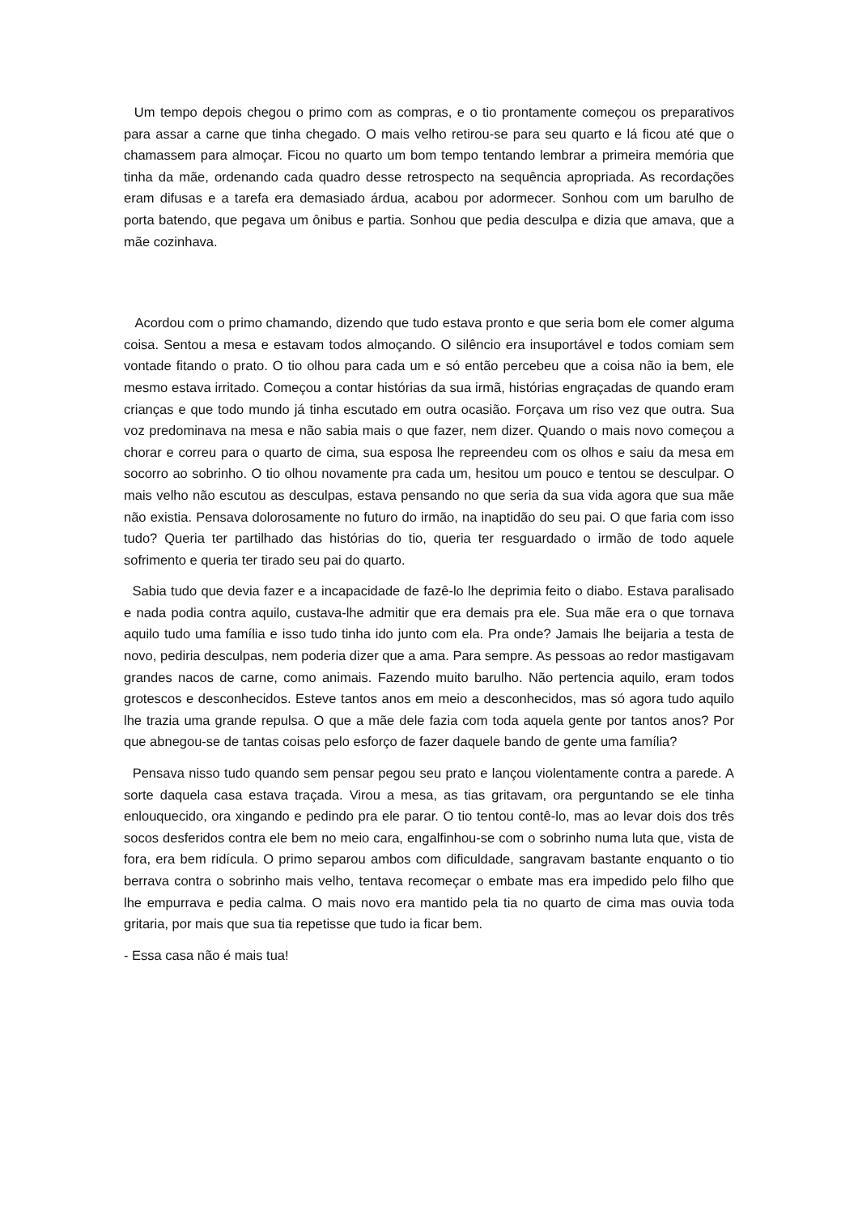Um tempo depois chegou o primo com as compras, e o tio prontamente começou os preparativos para assar a carne que tinha chegado. O mais velho retirou-se para seu quarto e lá ficou até que o chamassem para almoçar. Ficou no quarto um bom tempo tentando lembrar a primeira memória que tinha da mãe, ordenando cada quadro desse retrospecto na sequência apropriada. As recordações eram difusas e a tarefa era demasiado árdua, acabou por adormecer. Sonhou com um barulho de porta batendo, que pegava um ônibus e partia. Sonhou que pedia desculpa e dizia que amava, que a mãe cozinhava.
Acordou com o primo chamando, dizendo que tudo estava pronto e que seria bom ele comer alguma coisa. Sentou a mesa e estavam todos almoçando. O silêncio era insuportável e todos comiam sem vontade fitando o prato. O tio olhou para cada um e só então percebeu que a coisa não ia bem, ele mesmo estava irritado. Começou a contar histórias da sua irmã, histórias engraçadas de quando eram crianças e que todo mundo já tinha escutado em outra ocasião. Forçava um riso vez que outra. Sua voz predominava na mesa e não sabia mais o que fazer, nem dizer. Quando o mais novo começou a chorar e correu para o quarto de cima, sua esposa lhe repreendeu com os olhos e saiu da mesa em socorro ao sobrinho. O tio olhou novamente pra cada um, hesitou um pouco e tentou se desculpar. O mais velho não escutou as desculpas, estava pensando no que seria da sua vida agora que sua mãe não existia. Pensava dolorosamente no futuro do irmão, na inaptidão do seu pai. O que faria com isso tudo? Queria ter partilhado das histórias do tio, queria ter resguardado o irmão de todo aquele sofrimento e queria ter tirado seu pai do quarto.
Sabia tudo que devia fazer e a incapacidade de fazê-lo lhe deprimia feito o diabo. Estava paralisado e nada podia contra aquilo, custava-lhe admitir que era demais pra ele. Sua mãe era o que tornava aquilo tudo uma família e isso tudo tinha ido junto com ela. Pra onde? Jamais lhe beijaria a testa de novo, pediria desculpas, nem poderia dizer que a ama. Para sempre. As pessoas ao redor mastigavam grandes nacos de carne, como animais. Fazendo muito barulho. Não pertencia aquilo, eram todos grotescos e desconhecidos. Esteve tantos anos em meio a desconhecidos, mas só agora tudo aquilo lhe trazia uma grande repulsa. O que a mãe dele fazia com toda aquela gente por tantos anos? Por que abnegou-se de tantas coisas pelo esforço de fazer daquele bando de gente uma família?
Pensava nisso tudo quando sem pensar pegou seu prato e lançou violentamente contra a parede. A sorte daquela casa estava traçada. Virou a mesa, as tias gritavam, ora perguntando se ele tinha enlouquecido, ora xingando e pedindo pra ele parar. O tio tentou contê-lo, mas ao levar dois dos três socos desferidos contra ele bem no meio cara, engalfinhou-se com o sobrinho numa luta que, vista de fora, era bem ridícula. O primo separou ambos com dificuldade, sangravam bastante enquanto o tio berrava contra o sobrinho mais velho, tentava recomeçar o embate mas era impedido pelo filho que lhe empurrava e pedia calma. O mais novo era mantido pela tia no quarto de cima mas ouvia toda gritaria, por mais que sua tia repetisse que tudo ia ficar bem.
- Essa casa não é mais tua!